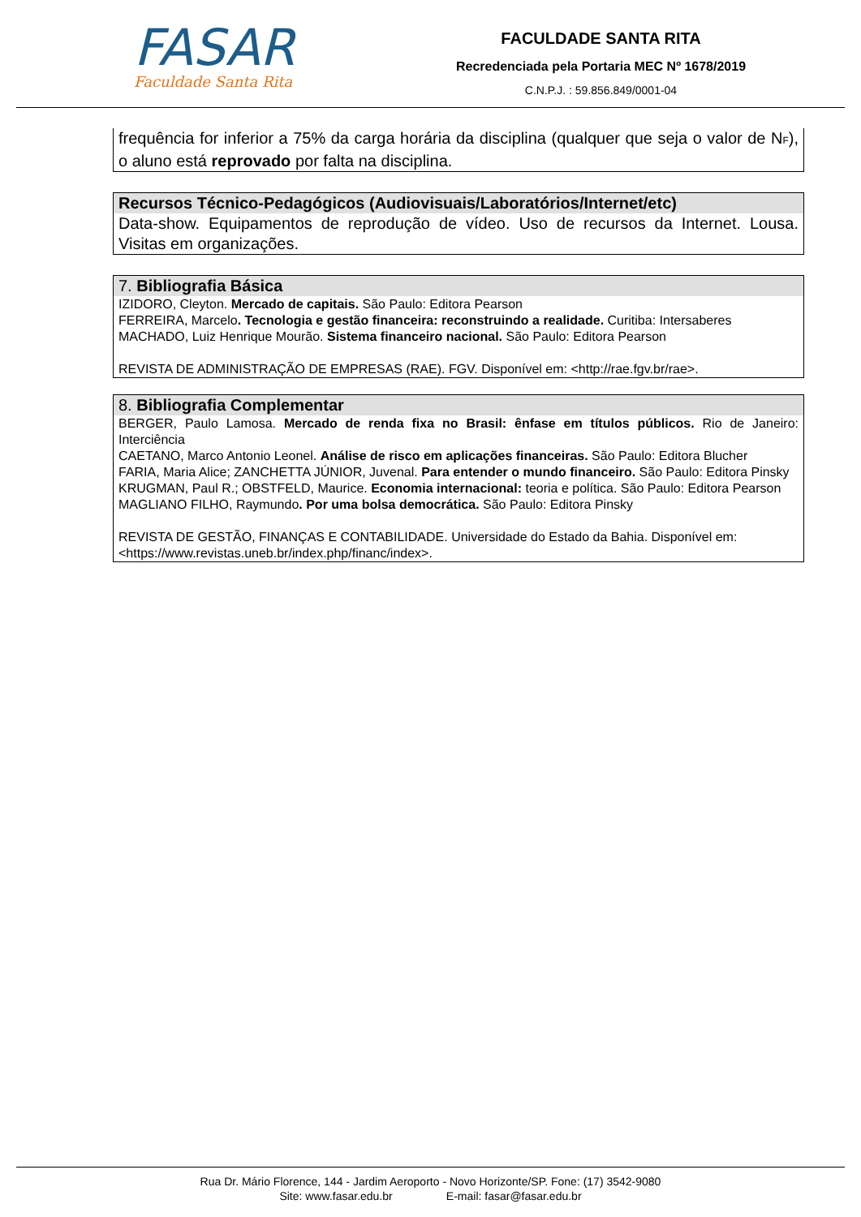FASAR
Faculdade Santa Rita
FACULDADE SANTA RITA
Recredenciada pela Portaria MEC Nº 1678/2019
C.N.P.J. : 59.856.849/0001-04
frequência for inferior a 75% da carga horária da disciplina (qualquer que seja o valor de N<sub>F</sub>), o aluno está reprovado por falta na disciplina.
Recursos Técnico-Pedagógicos (Audiovisuais/Laboratórios/Internet/etc)
Data-show. Equipamentos de reprodução de vídeo. Uso de recursos da Internet. Lousa. Visitas em organizações.
7. Bibliografia Básica
IZIDORO, Cleyton. Mercado de capitais. São Paulo: Editora Pearson
FERREIRA, Marcelo. Tecnologia e gestão financeira: reconstruindo a realidade. Curitiba: Intersaberes
MACHADO, Luiz Henrique Mourão. Sistema financeiro nacional. São Paulo: Editora Pearson
REVISTA DE ADMINISTRAÇÃO DE EMPRESAS (RAE). FGV. Disponível em: <http://rae.fgv.br/rae>.
8. Bibliografia Complementar
BERGER, Paulo Lamosa. Mercado de renda fixa no Brasil: ênfase em títulos públicos. Rio de Janeiro: Interciência
CAETANO, Marco Antonio Leonel. Análise de risco em aplicações financeiras. São Paulo: Editora Blucher
FARIA, Maria Alice; ZANCHETTA JÚNIOR, Juvenal. Para entender o mundo financeiro. São Paulo: Editora Pinsky
KRUGMAN, Paul R.; OBSTFELD, Maurice. Economia internacional: teoria e política. São Paulo: Editora Pearson
MAGLIANO FILHO, Raymundo. Por uma bolsa democrática. São Paulo: Editora Pinsky
REVISTA DE GESTÃO, FINANÇAS E CONTABILIDADE. Universidade do Estado da Bahia. Disponível em: <https://www.revistas.uneb.br/index.php/financ/index>.
Rua Dr. Mário Florence, 144 - Jardim Aeroporto - Novo Horizonte/SP. Fone: (17) 3542-9080
Site: www.fasar.edu.br E-mail: fasar@fasar.edu.br